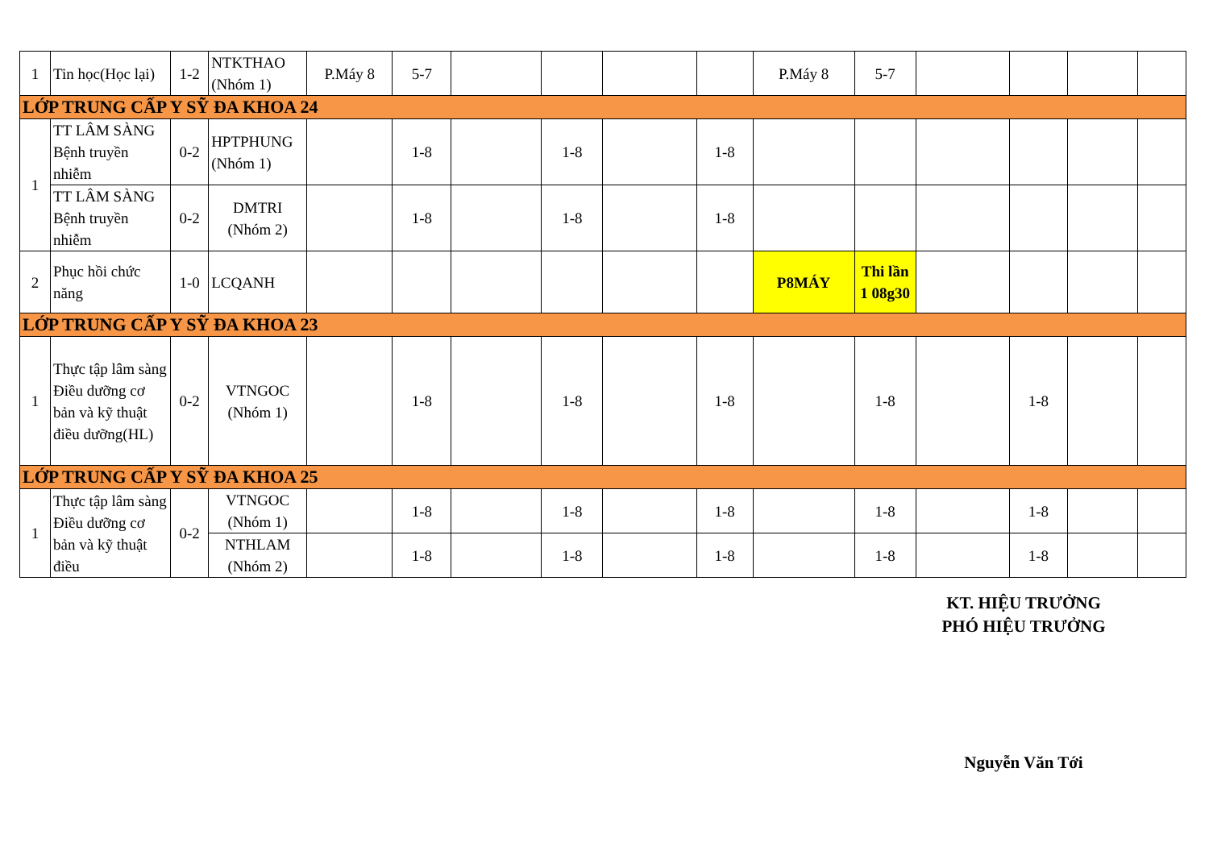| 1 | Tin học(Học lại) | 1-2 | NTKTHAO (Nhóm 1) | P.Máy 8 | 5-7 | | | | | P.Máy 8 | 5-7 | | | | |
| LỚP TRUNG CẤP Y SỸ ĐA KHOA 24 | | | | | | | | | | | | | | | |
| 1 | TT LÂM SÀNG Bệnh truyền nhiễm | 0-2 | HPTPHUNG (Nhóm 1) | | 1-8 | | 1-8 | | 1-8 | | | | | | |
| | TT LÂM SÀNG Bệnh truyền nhiễm | 0-2 | DMTRI (Nhóm 2) | | 1-8 | | 1-8 | | 1-8 | | | | | | |
| 2 | Phục hồi chức năng | 1-0 | LCQANH | | | | | | | P8MÁY | Thi lần 1 08g30 | | | | |
| LỚP TRUNG CẤP Y SỸ ĐA KHOA 23 | | | | | | | | | | | | | | | |
| 1 | Thực tập lâm sàng Điều dưỡng cơ bản và kỹ thuật điều dưỡng(HL) | 0-2 | VTNGOC (Nhóm 1) | | 1-8 | | 1-8 | | 1-8 | | 1-8 | | 1-8 | | |
| LỚP TRUNG CẤP Y SỸ ĐA KHOA 25 | | | | | | | | | | | | | | | |
| 1 | Thực tập lâm sàng Điều dưỡng cơ bản và kỹ thuật điều | 0-2 | VTNGOC (Nhóm 1) | | 1-8 | | 1-8 | | 1-8 | | 1-8 | | 1-8 | | |
| | | | NTHLAM (Nhóm 2) | | 1-8 | | 1-8 | | 1-8 | | 1-8 | | 1-8 | | |
KT. HIỆU TRƯỞNG
PHÓ HIỆU TRƯỞNG
Nguyễn Văn Tới